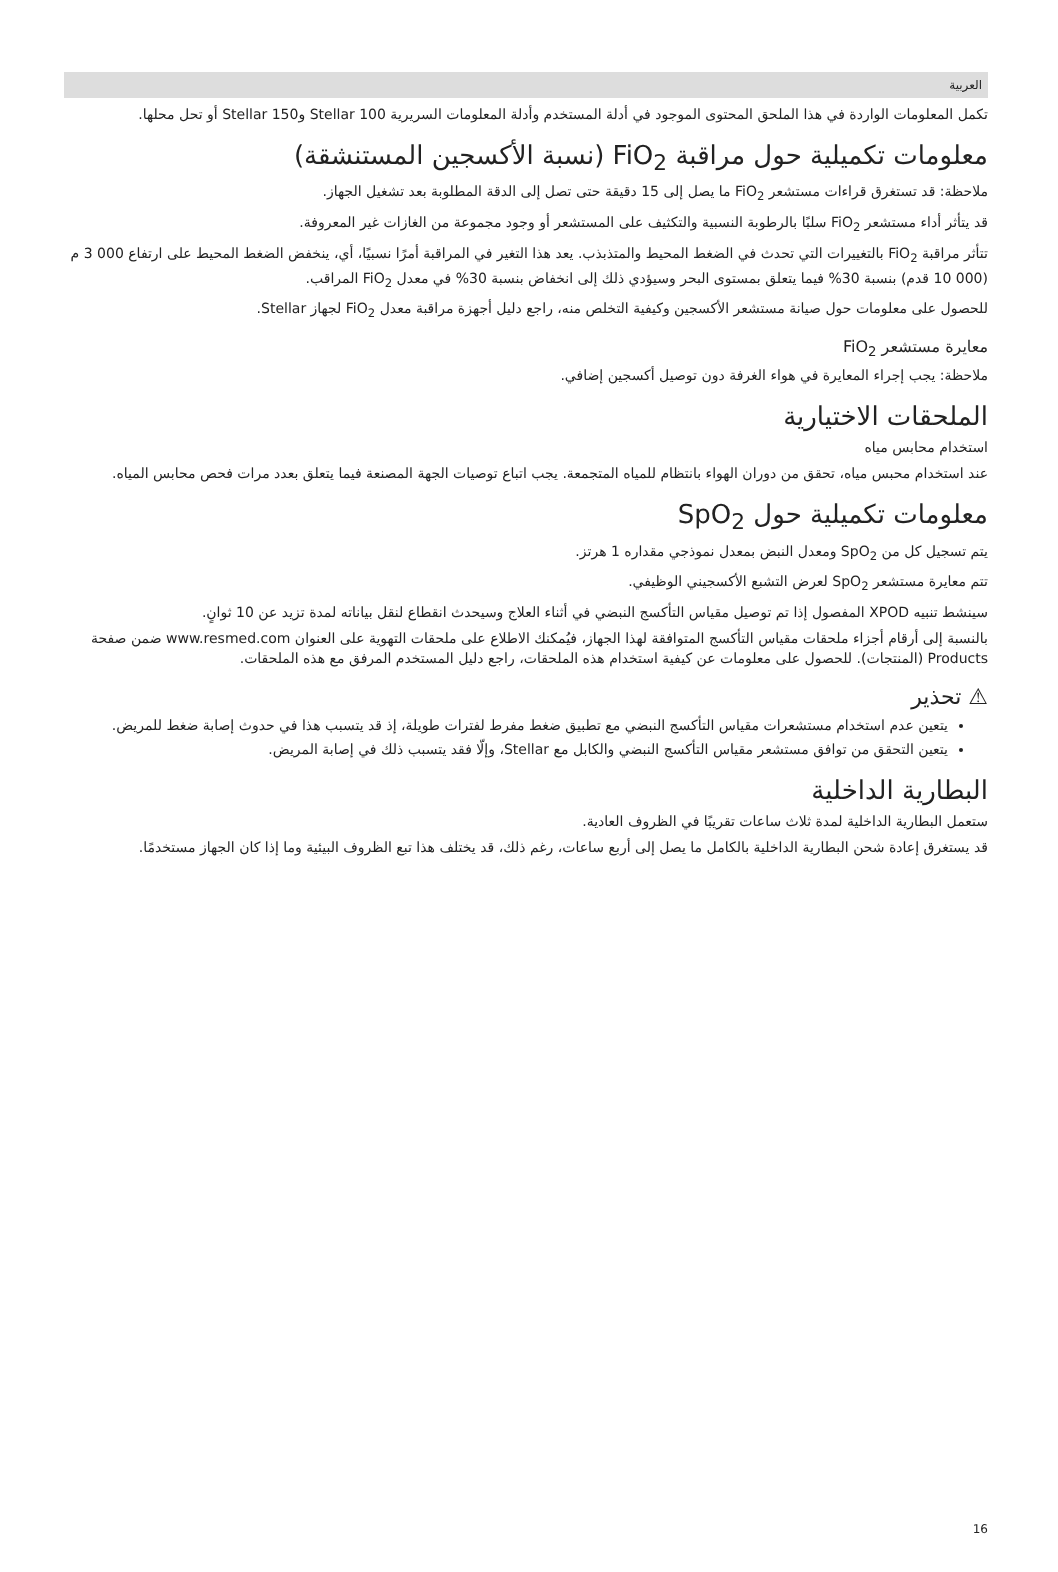العربية
تكمل المعلومات الواردة في هذا الملحق المحتوى الموجود في أدلة المستخدم وأدلة المعلومات السريرية Stellar 100 وStellar 150 أو تحل محلها.
معلومات تكميلية حول مراقبة FiO<sub>2</sub> (نسبة الأكسجين المستنشقة)
ملاحظة: قد تستغرق قراءات مستشعر FiO<sub>2</sub> ما يصل إلى 15 دقيقة حتى تصل إلى الدقة المطلوبة بعد تشغيل الجهاز.
قد يتأثر أداء مستشعر FiO<sub>2</sub> سلبًا بالرطوبة النسبية والتكثيف على المستشعر أو وجود مجموعة من الغازات غير المعروفة.
تتأثر مراقبة FiO<sub>2</sub> بالتغييرات التي تحدث في الضغط المحيط والمتذبذب. يعد هذا التغير في المراقبة أمرًا نسبيًا، أي، ينخفض الضغط المحيط على ارتفاع 000 3 م (000 10 قدم) بنسبة 30% فيما يتعلق بمستوى البحر وسيؤدي ذلك إلى انخفاض بنسبة 30% في معدل FiO<sub>2</sub> المراقب.
للحصول على معلومات حول صيانة مستشعر الأكسجين وكيفية التخلص منه، راجع دليل أجهزة مراقبة معدل FiO<sub>2</sub> لجهاز Stellar.
معايرة مستشعر FiO<sub>2</sub>
ملاحظة: يجب إجراء المعايرة في هواء الغرفة دون توصيل أكسجين إضافي.
الملحقات الاختيارية
استخدام محابس مياه
عند استخدام محبس مياه، تحقق من دوران الهواء بانتظام للمياه المتجمعة. يجب اتباع توصيات الجهة المصنعة فيما يتعلق بعدد مرات فحص محابس المياه.
معلومات تكميلية حول SpO<sub>2</sub>
يتم تسجيل كل من SpO<sub>2</sub> ومعدل النبض بمعدل نموذجي مقداره 1 هرتز.
تتم معايرة مستشعر SpO<sub>2</sub> لعرض التشبع الأكسجيني الوظيفي.
سينشط تنبيه XPOD المفصول إذا تم توصيل مقياس التأكسج النبضي في أثناء العلاج وسيحدث انقطاع لنقل بياناته لمدة تزيد عن 10 ثوانٍ.
بالنسبة إلى أرقام أجزاء ملحقات مقياس التأكسج المتوافقة لهذا الجهاز، فيُمكنك الاطلاع على ملحقات التهوية على العنوان www.resmed.com ضمن صفحة Products (المنتجات). للحصول على معلومات عن كيفية استخدام هذه الملحقات، راجع دليل المستخدم المرفق مع هذه الملحقات.
⚠ تحذير
يتعين عدم استخدام مستشعرات مقياس التأكسج النبضي مع تطبيق ضغط مفرط لفترات طويلة، إذ قد يتسبب هذا في حدوث إصابة ضغط للمريض.
يتعين التحقق من توافق مستشعر مقياس التأكسج النبضي والكابل مع Stellar، وإلّا فقد يتسبب ذلك في إصابة المريض.
البطارية الداخلية
ستعمل البطارية الداخلية لمدة ثلاث ساعات تقريبًا في الظروف العادية.
قد يستغرق إعادة شحن البطارية الداخلية بالكامل ما يصل إلى أربع ساعات، رغم ذلك، قد يختلف هذا تبع الظروف البيئية وما إذا كان الجهاز مستخدمًا.
16